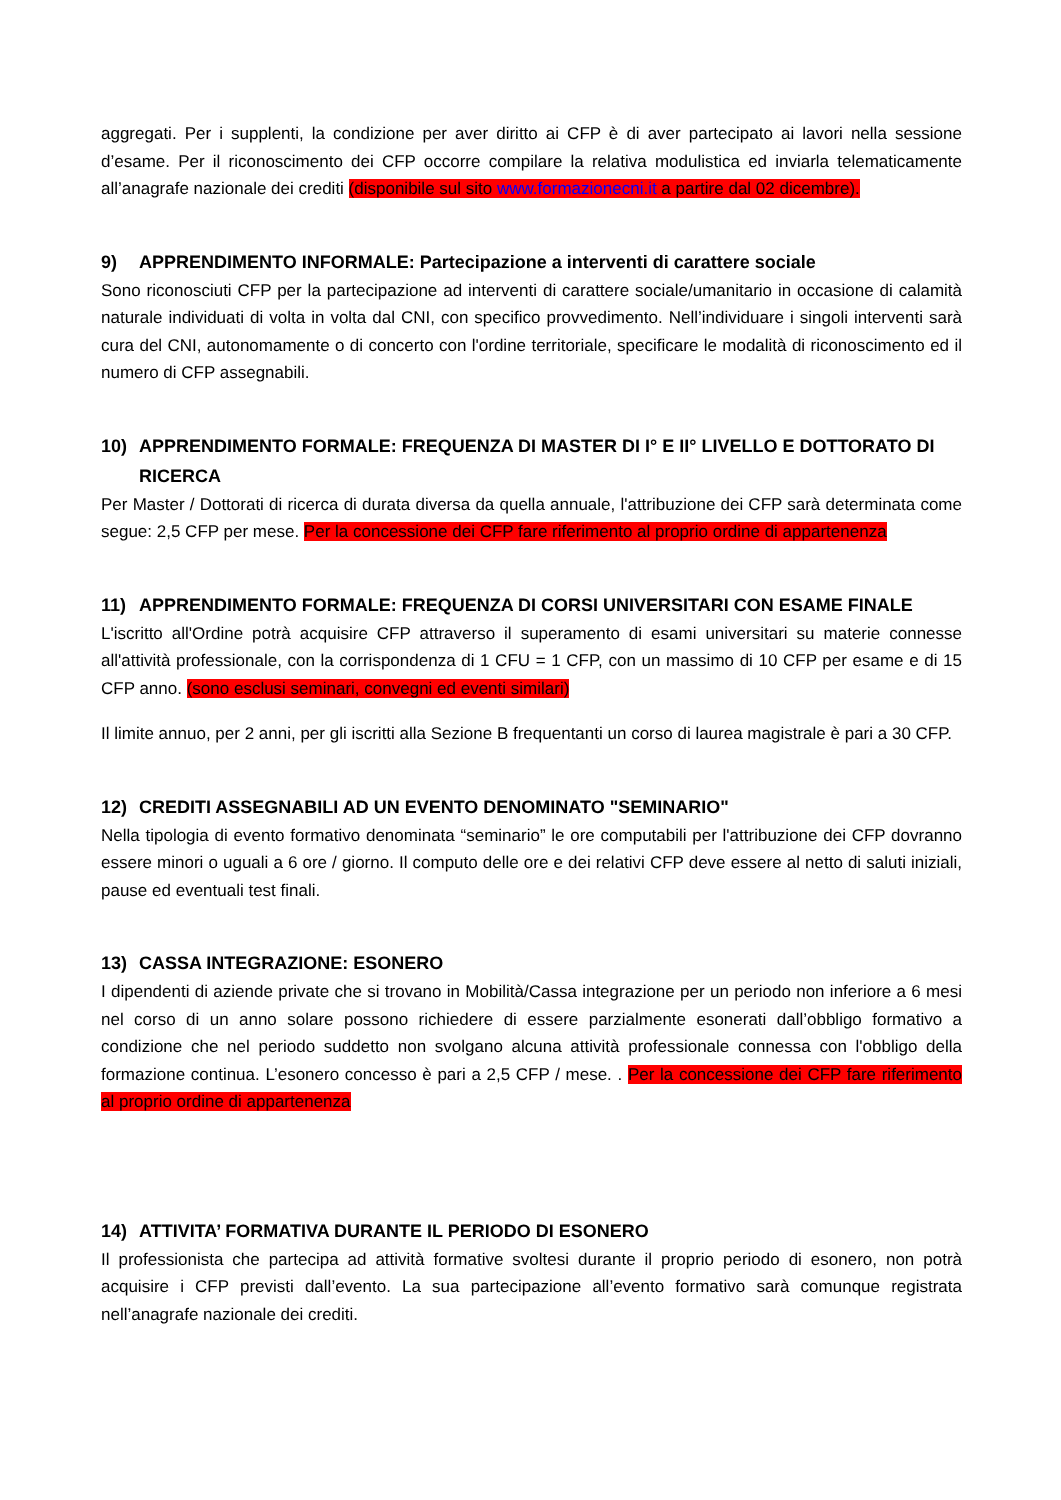aggregati. Per i supplenti, la condizione per aver diritto ai CFP è di aver partecipato ai lavori nella sessione d’esame. Per il riconoscimento dei CFP occorre compilare la relativa modulistica ed inviarla telematicamente all’anagrafe nazionale dei crediti (disponibile sul sito www.formazionecni.it a partire dal 02 dicembre).
9) APPRENDIMENTO INFORMALE: Partecipazione a interventi di carattere sociale
Sono riconosciuti CFP per la partecipazione ad interventi di carattere sociale/umanitario in occasione di calamità naturale individuati di volta in volta dal CNI, con specifico provvedimento. Nell’individuare i singoli interventi sarà cura del CNI, autonomamente o di concerto con l'ordine territoriale, specificare le modalità di riconoscimento ed il numero di CFP assegnabili.
10) APPRENDIMENTO FORMALE: FREQUENZA DI MASTER DI I° E II° LIVELLO E DOTTORATO DI RICERCA
Per Master / Dottorati di ricerca di durata diversa da quella annuale, l'attribuzione dei CFP sarà determinata come segue: 2,5 CFP per mese. Per la concessione dei CFP fare riferimento al proprio ordine di appartenenza
11) APPRENDIMENTO FORMALE: FREQUENZA DI CORSI UNIVERSITARI CON ESAME FINALE
L'iscritto all'Ordine potrà acquisire CFP attraverso il superamento di esami universitari su materie connesse all'attività professionale, con la corrispondenza di 1 CFU = 1 CFP, con un massimo di 10 CFP per esame e di 15 CFP anno. (sono esclusi seminari, convegni ed eventi similari)
Il limite annuo, per 2 anni, per gli iscritti alla Sezione B frequentanti un corso di laurea magistrale è pari a 30 CFP.
12) CREDITI ASSEGNABILI AD UN EVENTO DENOMINATO "SEMINARIO"
Nella tipologia di evento formativo denominata “seminario” le ore computabili per l'attribuzione dei CFP dovranno essere minori o uguali a 6 ore / giorno. Il computo delle ore e dei relativi CFP deve essere al netto di saluti iniziali, pause ed eventuali test finali.
13) CASSA INTEGRAZIONE: ESONERO
I dipendenti di aziende private che si trovano in Mobilità/Cassa integrazione per un periodo non inferiore a 6 mesi nel corso di un anno solare possono richiedere di essere parzialmente esonerati dall’obbligo formativo a condizione che nel periodo suddetto non svolgano alcuna attività professionale connessa con l'obbligo della formazione continua. L’esonero concesso è pari a 2,5 CFP / mese. . Per la concessione dei CFP fare riferimento al proprio ordine di appartenenza
14) ATTIVITA’ FORMATIVA DURANTE IL PERIODO DI ESONERO
Il professionista che partecipa ad attività formative svoltesi durante il proprio periodo di esonero, non potrà acquisire i CFP previsti dall’evento. La sua partecipazione all’evento formativo sarà comunque registrata nell’anagrafe nazionale dei crediti.